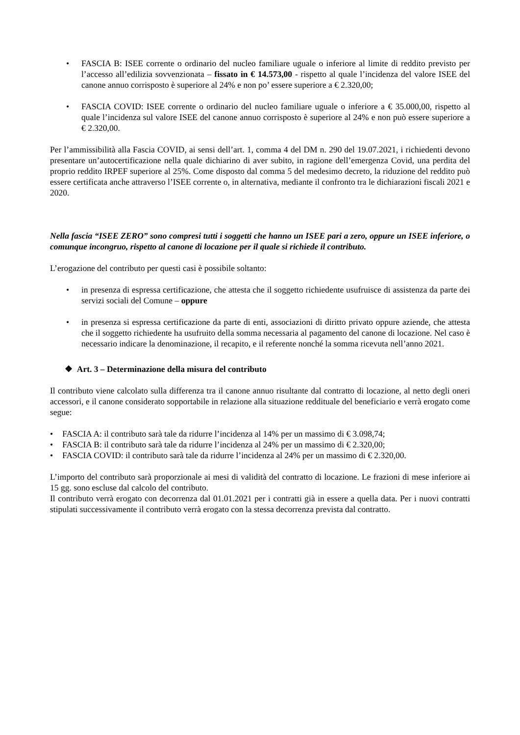• FASCIA B: ISEE corrente o ordinario del nucleo familiare uguale o inferiore al limite di reddito previsto per l’accesso all’edilizia sovvenzionata – fissato in € 14.573,00 - rispetto al quale l’incidenza del valore ISEE del canone annuo corrisposto è superiore al 24% e non po’ essere superiore a € 2.320,00;
• FASCIA COVID: ISEE corrente o ordinario del nucleo familiare uguale o inferiore a € 35.000,00, rispetto al quale l’incidenza sul valore ISEE del canone annuo corrisposto è superiore al 24% e non può essere superiore a € 2.320,00.
Per l’ammissibilità alla Fascia COVID, ai sensi dell’art. 1, comma 4 del DM n. 290 del 19.07.2021, i richiedenti devono presentare un’autocertificazione nella quale dichiarino di aver subito, in ragione dell’emergenza Covid, una perdita del proprio reddito IRPEF superiore al 25%. Come disposto dal comma 5 del medesimo decreto, la riduzione del reddito può essere certificata anche attraverso l’ISEE corrente o, in alternativa, mediante il confronto tra le dichiarazioni fiscali 2021 e 2020.
Nella fascia “ISEE ZERO” sono compresi tutti i soggetti che hanno un ISEE pari a zero, oppure un ISEE inferiore, o comunque incongruo, rispetto al canone di locazione per il quale si richiede il contributo.
L’erogazione del contributo per questi casi è possibile soltanto:
• in presenza di espressa certificazione, che attesta che il soggetto richiedente usufruisce di assistenza da parte dei servizi sociali del Comune – oppure
• in presenza si espressa certificazione da parte di enti, associazioni di diritto privato oppure aziende, che attesta che il soggetto richiedente ha usufruito della somma necessaria al pagamento del canone di locazione. Nel caso è necessario indicare la denominazione, il recapito, e il referente nonché la somma ricevuta nell’anno 2021.
❖ Art. 3 – Determinazione della misura del contributo
Il contributo viene calcolato sulla differenza tra il canone annuo risultante dal contratto di locazione, al netto degli oneri accessori, e il canone considerato sopportabile in relazione alla situazione reddituale del beneficiario e verrà erogato come segue:
• FASCIA A: il contributo sarà tale da ridurre l’incidenza al 14% per un massimo di € 3.098,74;
• FASCIA B: il contributo sarà tale da ridurre l’incidenza al 24% per un massimo di € 2.320,00;
• FASCIA COVID: il contributo sarà tale da ridurre l’incidenza al 24% per un massimo di € 2.320,00.
L’importo del contributo sarà proporzionale ai mesi di validità del contratto di locazione. Le frazioni di mese inferiore ai 15 gg. sono escluse dal calcolo del contributo.
Il contributo verrà erogato con decorrenza dal 01.01.2021 per i contratti già in essere a quella data. Per i nuovi contratti stipulati successivamente il contributo verrà erogato con la stessa decorrenza prevista dal contratto.